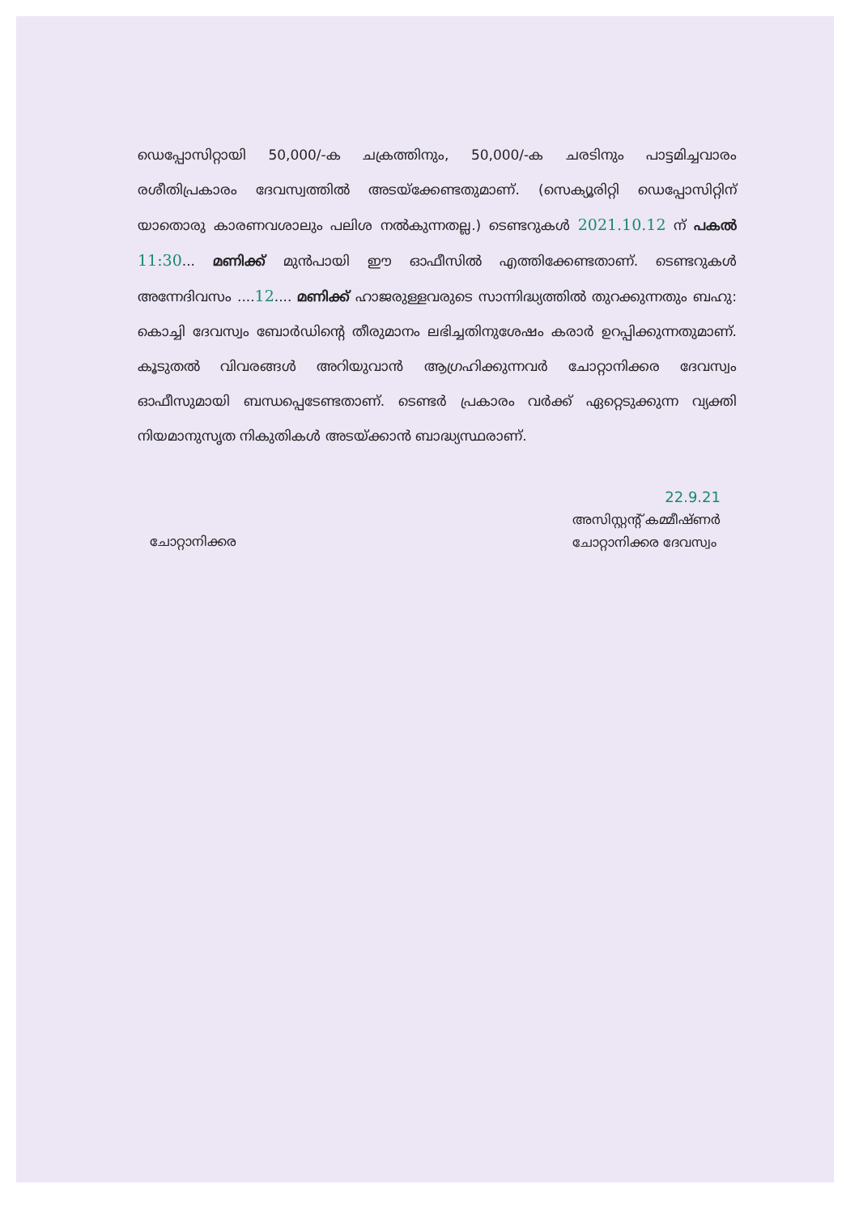ഡെപ്പോസിറ്റായി 50,000/-ക ചക്രത്തിനും, 50,000/-ക ചരടിനും പാട്ടമിച്ചവാരം രശീതിപ്രകാരം ദേവസ്വത്തിൽ അടയ്ക്കേണ്ടതുമാണ്. (സെക്യൂരിറ്റി ഡെപ്പോസിറ്റിന് യാതൊരു കാരണവശാലും പലിശ നൽകുന്നതല്ല.) ടെണ്ടറുകൾ 2021.10.12 ന് പകൽ 11:30... മണിക്ക് മുൻപായി ഈ ഓഫീസിൽ എത്തിക്കേണ്ടതാണ്. ടെണ്ടറുകൾ അന്നേദിവസം ....12.... മണിക്ക് ഹാജരുള്ളവരുടെ സാന്നിദ്ധ്യത്തിൽ തുറക്കുന്നതും ബഹു: കൊച്ചി ദേവസ്വം ബോർഡിന്റെ തീരുമാനം ലഭിച്ചതിനുശേഷം കരാർ ഉറപ്പിക്കുന്നതുമാണ്. കൂടുതൽ വിവരങ്ങൾ അറിയുവാൻ ആഗ്രഹിക്കുന്നവർ ചോറ്റാനിക്കര ദേവസ്വം ഓഫീസുമായി ബന്ധപ്പെടേണ്ടതാണ്. ടെണ്ടർ പ്രകാരം വർക്ക് ഏറ്റെടുക്കുന്ന വ്യക്തി നിയമാനുസൃത നികുതികൾ അടയ്ക്കാൻ ബാദ്ധ്യസ്ഥരാണ്.
ചോറ്റാനിക്കര
22.9.21
അസിസ്റ്റന്റ് കമ്മീഷ്ണർ
ചോറ്റാനിക്കര ദേവസ്വം